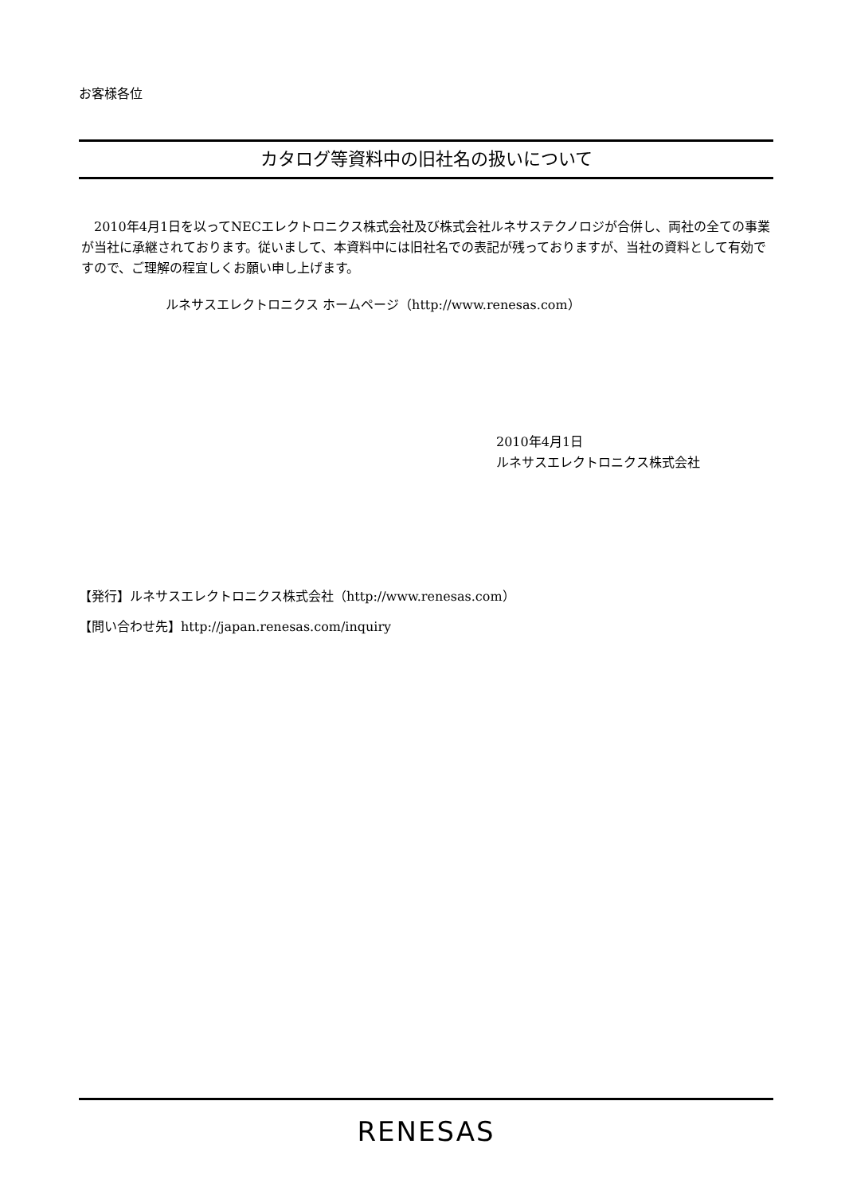お客様各位
カタログ等資料中の旧社名の扱いについて
　2010年4月1日を以ってNECエレクトロニクス株式会社及び株式会社ルネサステクノロジが合併し、両社の全ての事業が当社に承継されております。従いまして、本資料中には旧社名での表記が残っておりますが、当社の資料として有効ですので、ご理解の程宜しくお願い申し上げます。
ルネサスエレクトロニクス ホームページ（http://www.renesas.com）
2010年4月1日
ルネサスエレクトロニクス株式会社
【発行】ルネサスエレクトロニクス株式会社（http://www.renesas.com）
【問い合わせ先】http://japan.renesas.com/inquiry
RENESAS